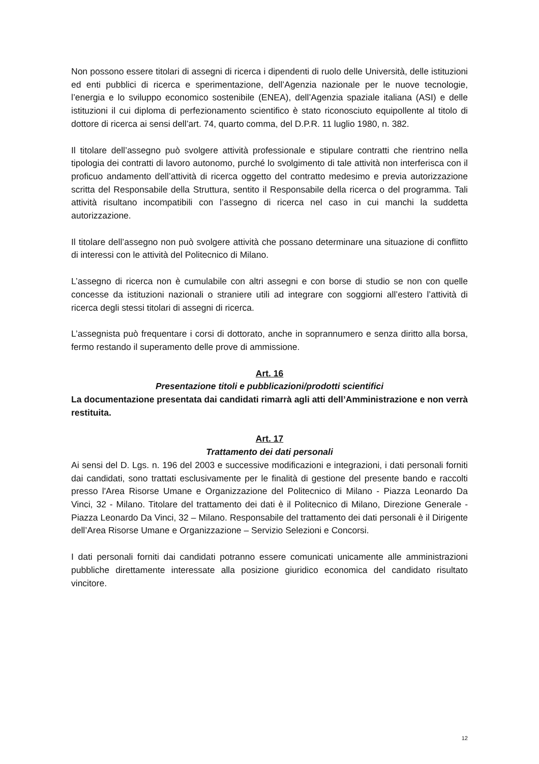Non possono essere titolari di assegni di ricerca i dipendenti di ruolo delle Università, delle istituzioni ed enti pubblici di ricerca e sperimentazione, dell’Agenzia nazionale per le nuove tecnologie, l’energia e lo sviluppo economico sostenibile (ENEA), dell’Agenzia spaziale italiana (ASI) e delle istituzioni il cui diploma di perfezionamento scientifico è stato riconosciuto equipollente al titolo di dottore di ricerca ai sensi dell’art. 74, quarto comma, del D.P.R. 11 luglio 1980, n. 382.
Il titolare dell’assegno può svolgere attività professionale e stipulare contratti che rientrino nella tipologia dei contratti di lavoro autonomo, purché lo svolgimento di tale attività non interferisca con il proficuo andamento dell’attività di ricerca oggetto del contratto medesimo e previa autorizzazione scritta del Responsabile della Struttura, sentito il Responsabile della ricerca o del programma. Tali attività risultano incompatibili con l’assegno di ricerca nel caso in cui manchi la suddetta autorizzazione.
Il titolare dell’assegno non può svolgere attività che possano determinare una situazione di conflitto di interessi con le attività del Politecnico di Milano.
L’assegno di ricerca non è cumulabile con altri assegni e con borse di studio se non con quelle concesse da istituzioni nazionali o straniere utili ad integrare con soggiorni all’estero l’attività di ricerca degli stessi titolari di assegni di ricerca.
L’assegnista può frequentare i corsi di dottorato, anche in soprannumero e senza diritto alla borsa, fermo restando il superamento delle prove di ammissione.
Art. 16
Presentazione titoli e pubblicazioni/prodotti scientifici
La documentazione presentata dai candidati rimarrà agli atti dell’Amministrazione e non verrà restituita.
Art. 17
Trattamento dei dati personali
Ai sensi del D. Lgs. n. 196 del 2003 e successive modificazioni e integrazioni, i dati personali forniti dai candidati, sono trattati esclusivamente per le finalità di gestione del presente bando e raccolti presso l'Area Risorse Umane e Organizzazione del Politecnico di Milano - Piazza Leonardo Da Vinci, 32 - Milano. Titolare del trattamento dei dati è il Politecnico di Milano, Direzione Generale - Piazza Leonardo Da Vinci, 32 – Milano. Responsabile del trattamento dei dati personali è il Dirigente dell’Area Risorse Umane e Organizzazione – Servizio Selezioni e Concorsi.
I dati personali forniti dai candidati potranno essere comunicati unicamente alle amministrazioni pubbliche direttamente interessate alla posizione giuridico economica del candidato risultato vincitore.
12